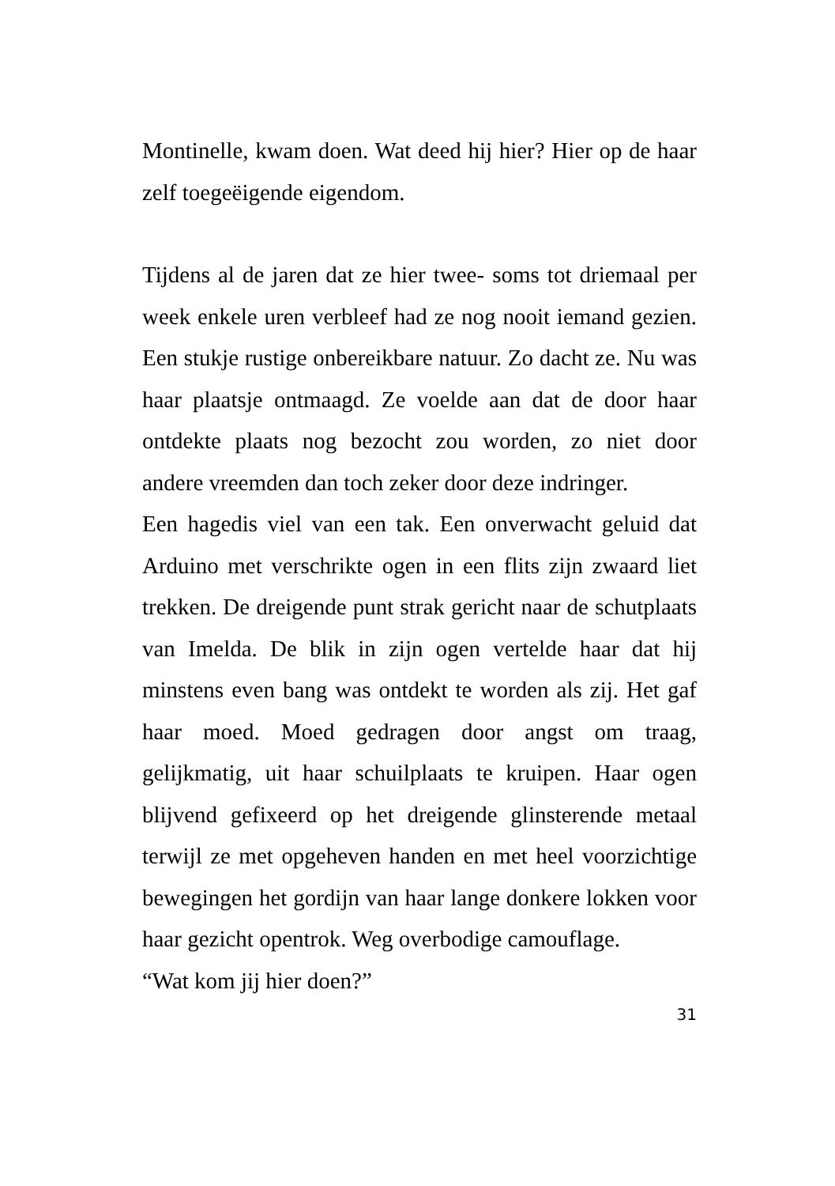Montinelle, kwam doen. Wat deed hij hier? Hier op de haar zelf toegeëigende eigendom.
Tijdens al de jaren dat ze hier twee- soms tot driemaal per week enkele uren verbleef had ze nog nooit iemand gezien. Een stukje rustige onbereikbare natuur. Zo dacht ze. Nu was haar plaatsje ontmaagd. Ze voelde aan dat de door haar ontdekte plaats nog bezocht zou worden, zo niet door andere vreemden dan toch zeker door deze indringer.
Een hagedis viel van een tak. Een onverwacht geluid dat Arduino met verschrikte ogen in een flits zijn zwaard liet trekken. De dreigende punt strak gericht naar de schutplaats van Imelda. De blik in zijn ogen vertelde haar dat hij minstens even bang was ontdekt te worden als zij. Het gaf haar moed. Moed gedragen door angst om traag, gelijkmatig, uit haar schuilplaats te kruipen. Haar ogen blijvend gefixeerd op het dreigende glinsterende metaal terwijl ze met opgeheven handen en met heel voorzichtige bewegingen het gordijn van haar lange donkere lokken voor haar gezicht opentrok. Weg overbodige camouflage.
“Wat kom jij hier doen?”
31